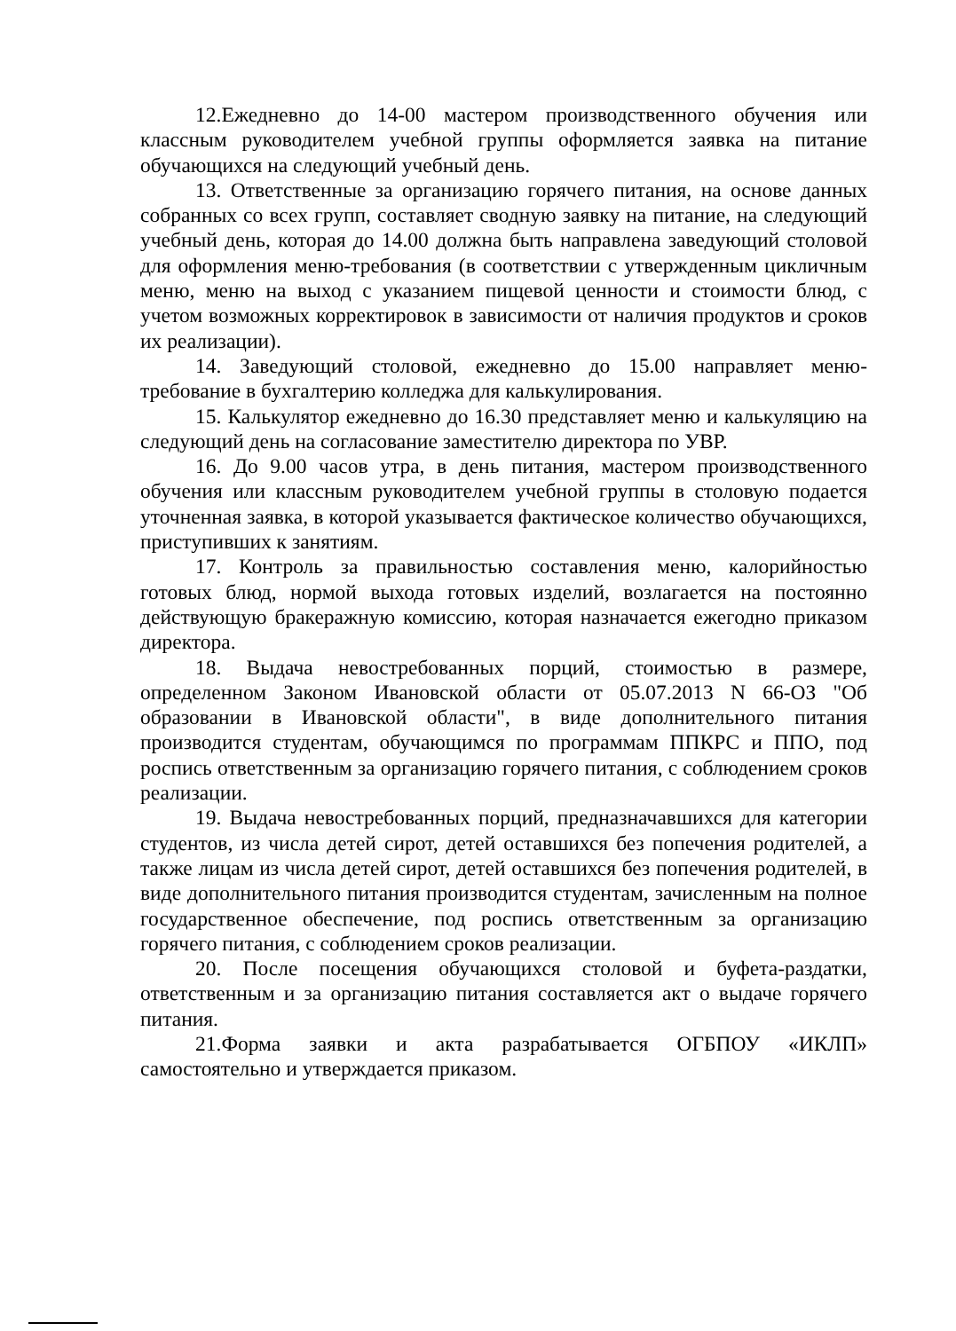12.Ежедневно до 14-00 мастером производственного обучения или классным руководителем учебной группы оформляется заявка на питание обучающихся на следующий учебный день.
13. Ответственные за организацию горячего питания, на основе данных собранных со всех групп, составляет сводную заявку на питание, на следующий учебный день, которая до 14.00 должна быть направлена заведующий столовой для оформления меню-требования (в соответствии с утвержденным цикличным меню, меню на выход с указанием пищевой ценности и стоимости блюд, с учетом возможных корректировок в зависимости от наличия продуктов и сроков их реализации).
14. Заведующий столовой, ежедневно до 15.00 направляет меню-требование в бухгалтерию колледжа для калькулирования.
15. Калькулятор ежедневно до 16.30 представляет меню и калькуляцию на следующий день на согласование заместителю директора по УВР.
16. До 9.00 часов утра, в день питания, мастером производственного обучения или классным руководителем учебной группы в столовую подается уточненная заявка, в которой указывается фактическое количество обучающихся, приступивших к занятиям.
17. Контроль за правильностью составления меню, калорийностью готовых блюд, нормой выхода готовых изделий, возлагается на постоянно действующую бракеражную комиссию, которая назначается ежегодно приказом директора.
18. Выдача невостребованных порций, стоимостью в размере, определенном Законом Ивановской области от 05.07.2013 N 66-ОЗ "Об образовании в Ивановской области", в виде дополнительного питания производится студентам, обучающимся по программам ППКРС и ППО, под роспись ответственным за организацию горячего питания, с соблюдением сроков реализации.
19. Выдача невостребованных порций, предназначавшихся для категории студентов, из числа детей сирот, детей оставшихся без попечения родителей, а также лицам из числа детей сирот, детей оставшихся без попечения родителей, в виде дополнительного питания производится студентам, зачисленным на полное государственное обеспечение, под роспись ответственным за организацию горячего питания, с соблюдением сроков реализации.
20. После посещения обучающихся столовой и буфета-раздатки, ответственным и за организацию питания составляется акт о выдаче горячего питания.
21.Форма заявки и акта разрабатывается ОГБПОУ «ИКЛП» самостоятельно и утверждается приказом.